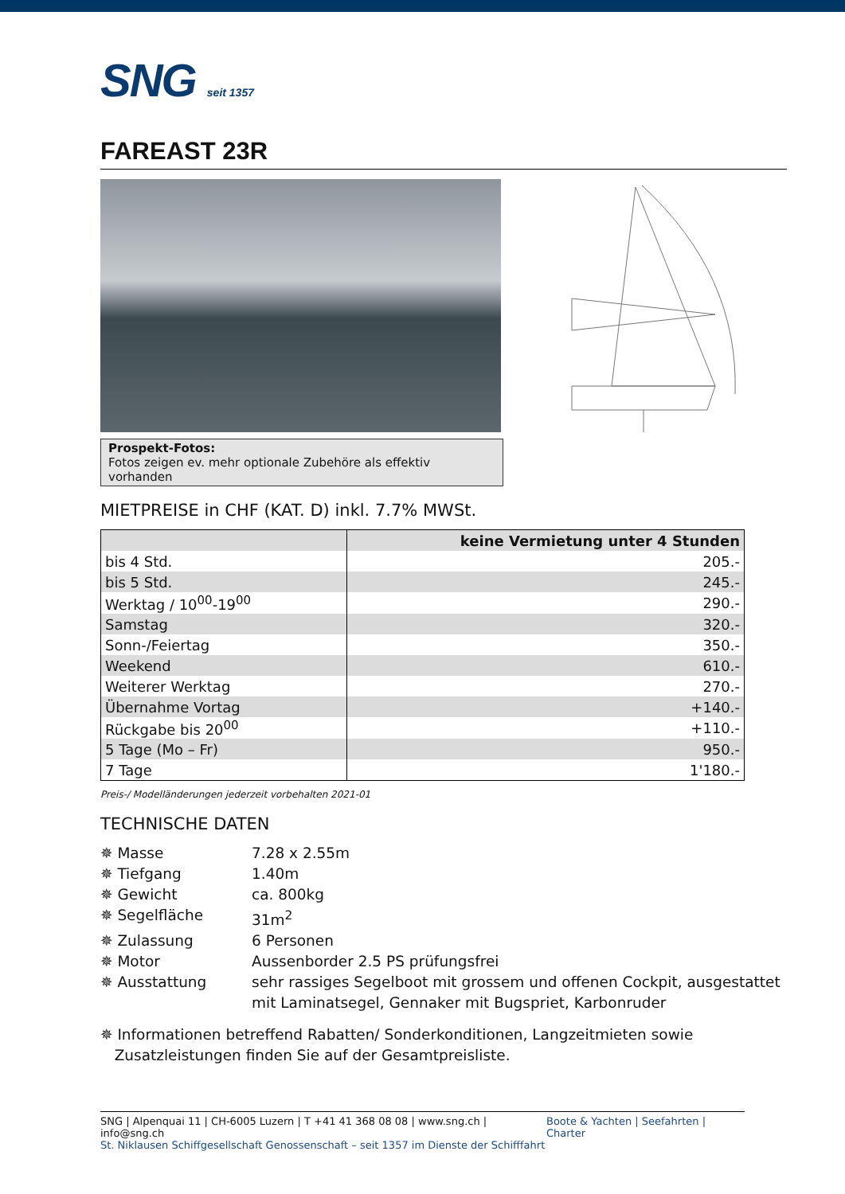SNG seit 1357
FAREAST 23R
Prospekt-Fotos:
Fotos zeigen ev. mehr optionale Zubehöre als effektiv vorhanden
MIETPREISE in CHF (KAT. D) inkl. 7.7% MWSt.
| | keine Vermietung unter 4 Stunden |
| --- | --- |
| bis 4 Std. | 205.- |
| bis 5 Std. | 245.- |
| Werktag / 10<sup>00</sup>-19<sup>00</sup> | 290.- |
| Samstag | 320.- |
| Sonn-/Feiertag | 350.- |
| Weekend | 610.- |
| Weiterer Werktag | 270.- |
| Übernahme Vortag | +140.- |
| Rückgabe bis 20<sup>00</sup> | +110.- |
| 5 Tage (Mo – Fr) | 950.- |
| 7 Tage | 1'180.- |
Preis-/ Modelländerungen jederzeit vorbehalten 2021-01
TECHNISCHE DATEN
✵ Masse 7.28 x 2.55m
✵ Tiefgang 1.40m
✵ Gewicht ca. 800kg
✵ Segelfläche 31m<sup>2</sup>
✵ Zulassung 6 Personen
✵ Motor Aussenborder 2.5 PS prüfungsfrei
✵ Ausstattung sehr rassiges Segelboot mit grossem und offenen Cockpit, ausgestattet mit Laminatsegel, Gennaker mit Bugspriet, Karbonruder
✵ Informationen betreffend Rabatten/ Sonderkonditionen, Langzeitmieten sowie
Zusatzleistungen finden Sie auf der Gesamtpreisliste.
SNG | Alpenquai 11 | CH-6005 Luzern | T +41 41 368 08 08 | www.sng.ch | info@sng.ch
St. Niklausen Schiffgesellschaft Genossenschaft – seit 1357 im Dienste der Schifffahrt
Boote & Yachten | Seefahrten | Charter